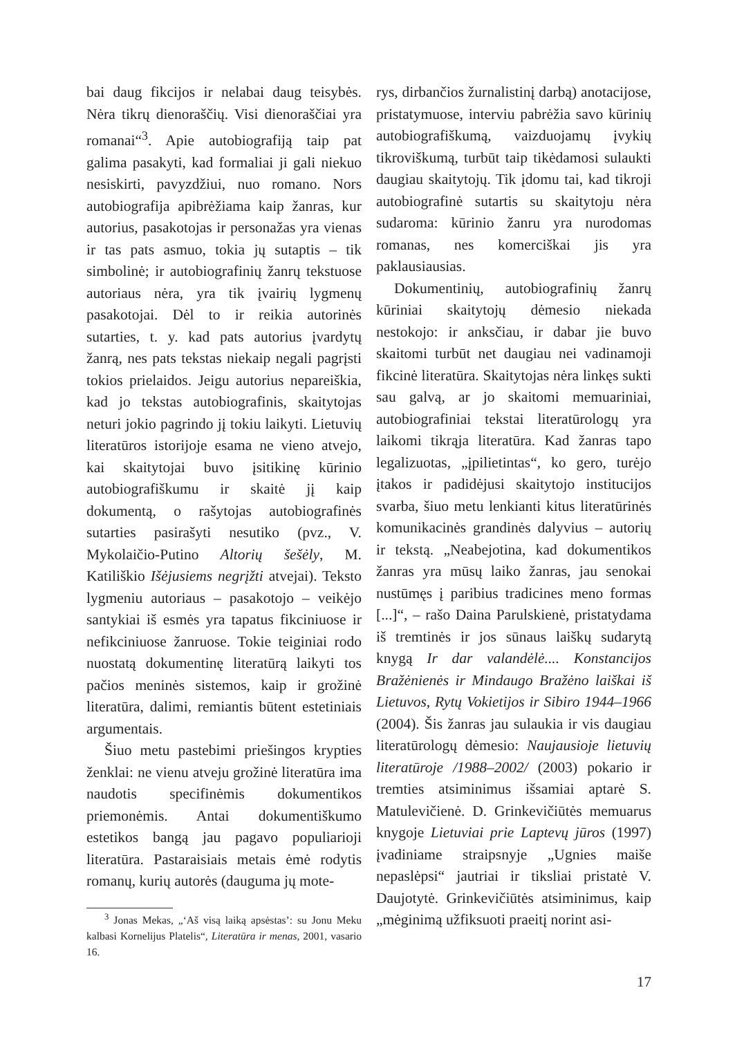bai daug fikcijos ir nelabai daug teisybės. Nėra tikrų dienoraščių. Visi dienoraščiai yra romanai“<sup>3</sup>. Apie autobiografiją taip pat galima pasakyti, kad formaliai ji gali niekuo nesiskirti, pavyzdžiui, nuo romano. Nors autobiografija apibrėžiama kaip žanras, kur autorius, pasakotojas ir personažas yra vienas ir tas pats asmuo, tokia jų sutaptis – tik simbolinė; ir autobiografinių žanrų tekstuose autoriaus nėra, yra tik įvairių lygmenų pasakotojai. Dėl to ir reikia autorinės sutarties, t. y. kad pats autorius įvardytų žanrą, nes pats tekstas niekaip negali pagrįsti tokios prielaidos. Jeigu autorius nepareiškia, kad jo tekstas autobiografinis, skaitytojas neturi jokio pagrindo jį tokiu laikyti. Lietuvių literatūros istorijoje esama ne vieno atvejo, kai skaitytojai buvo įsitikinę kūrinio autobiografiškumu ir skaitė jį kaip dokumentą, o rašytojas autobiografinės sutarties pasirašyti nesutiko (pvz., V. Mykolaičio-Putino Altorių šešėly, M. Katiliškio Išėjusiems negrįžti atvejai). Teksto lygmeniu autoriaus – pasakotojo – veikėjo santykiai iš esmės yra tapatus fikciniuose ir nefikciniuose žanruose. Tokie teiginiai rodo nuostatą dokumentinę literatūrą laikyti tos pačios meninės sistemos, kaip ir grožinė literatūra, dalimi, remiantis būtent estetiniais argumentais.
Šiuo metu pastebimi priešingos krypties ženklai: ne vienu atveju grožinė literatūra ima naudotis specifinėmis dokumentikos priemonėmis. Antai dokumentiškumo estetikos bangą jau pagavo populiarioji literatūra. Pastaraisiais metais ėmė rodytis romanų, kurių autorės (dauguma jų mote-
<sup>3</sup> Jonas Mekas, „‘Aš visą laiką apsėstas’: su Jonu Meku kalbasi Kornelijus Platelis“, Literatūra ir menas, 2001, vasario 16.
rys, dirbančios žurnalistinį darbą) anotacijose, pristatymuose, interviu pabrėžia savo kūrinių autobiografiškumą, vaizduojamų įvykių tikroviškumą, turbūt taip tikėdamosi sulaukti daugiau skaitytojų. Tik įdomu tai, kad tikroji autobiografinė sutartis su skaitytoju nėra sudaroma: kūrinio žanru yra nurodomas romanas, nes komerciškai jis yra paklausiausias.
Dokumentinių, autobiografinių žanrų kūriniai skaitytojų dėmesio niekada nestokojo: ir anksčiau, ir dabar jie buvo skaitomi turbūt net daugiau nei vadinamoji fikcinė literatūra. Skaitytojas nėra linkęs sukti sau galvą, ar jo skaitomi memuariniai, autobiografiniai tekstai literatūrologų yra laikomi tikrąja literatūra. Kad žanras tapo legalizuotas, „įpilietintas“, ko gero, turėjo įtakos ir padidėjusi skaitytojo institucijos svarba, šiuo metu lenkianti kitus literatūrinės komunikacinės grandinės dalyvius – autorių ir tekstą. „Neabejotina, kad dokumentikos žanras yra mūsų laiko žanras, jau senokai nustūmęs į paribius tradicines meno formas [...]“, – rašo Daina Parulskienė, pristatydama iš tremtinės ir jos sūnaus laiškų sudarytą knygą Ir dar valandėlė.... Konstancijos Bražėnienės ir Mindaugo Bražėno laiškai iš Lietuvos, Rytų Vokietijos ir Sibiro 1944–1966 (2004). Šis žanras jau sulaukia ir vis daugiau literatūrologų dėmesio: Naujausioje lietuvių literatūroje /1988–2002/ (2003) pokario ir tremties atsiminimus išsamiai aptarė S. Matulevičienė. D. Grinkevičiūtės memuarus knygoje Lietuviai prie Laptevų jūros (1997) įvadiniame straipsnyje „Ugnies maiše nepaslėpsi“ jautriai ir tiksliai pristatė V. Daujotytė. Grinkevičiūtės atsiminimus, kaip „mėginimą užfiksuoti praeitį norint asi-
17